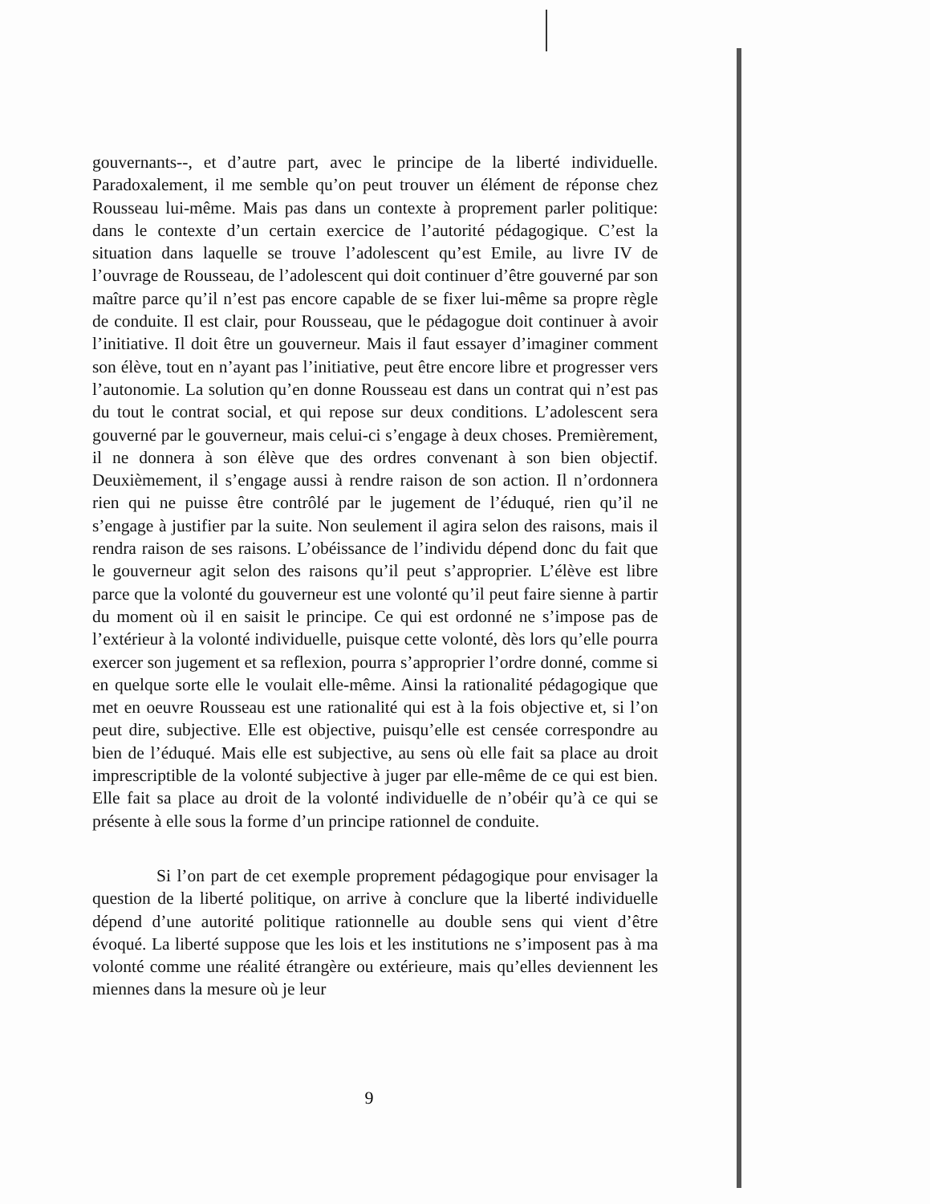gouvernants--, et d’autre part, avec le principe de la liberté individuelle. Paradoxalement, il me semble qu’on peut trouver un élément de réponse chez Rousseau lui-même. Mais pas dans un contexte à proprement parler politique: dans le contexte d’un certain exercice de l’autorité pédagogique. C’est la situation dans laquelle se trouve l’adolescent qu’est Emile, au livre IV de l’ouvrage de Rousseau, de l’adolescent qui doit continuer d’être gouverné par son maître parce qu’il n’est pas encore capable de se fixer lui-même sa propre règle de conduite. Il est clair, pour Rousseau, que le pédagogue doit continuer à avoir l’initiative. Il doit être un gouverneur. Mais il faut essayer d’imaginer comment son élève, tout en n’ayant pas l’initiative, peut être encore libre et progresser vers l’autonomie. La solution qu’en donne Rousseau est dans un contrat qui n’est pas du tout le contrat social, et qui repose sur deux conditions. L’adolescent sera gouverné par le gouverneur, mais celui-ci s’engage à deux choses. Premièrement, il ne donnera à son élève que des ordres convenant à son bien objectif. Deuxièmement, il s’engage aussi à rendre raison de son action. Il n’ordonnera rien qui ne puisse être contrôlé par le jugement de l’éduqué, rien qu’il ne s’engage à justifier par la suite. Non seulement il agira selon des raisons, mais il rendra raison de ses raisons. L’obéissance de l’individu dépend donc du fait que le gouverneur agit selon des raisons qu’il peut s’approprier. L’élève est libre parce que la volonté du gouverneur est une volonté qu’il peut faire sienne à partir du moment où il en saisit le principe. Ce qui est ordonné ne s’impose pas de l’extérieur à la volonté individuelle, puisque cette volonté, dès lors qu’elle pourra exercer son jugement et sa reflexion, pourra s’approprier l’ordre donné, comme si en quelque sorte elle le voulait elle-même. Ainsi la rationalité pédagogique que met en oeuvre Rousseau est une rationalité qui est à la fois objective et, si l’on peut dire, subjective. Elle est objective, puisqu’elle est censée correspondre au bien de l’éduqué. Mais elle est subjective, au sens où elle fait sa place au droit imprescriptible de la volonté subjective à juger par elle-même de ce qui est bien. Elle fait sa place au droit de la volonté individuelle de n’obéir qu’à ce qui se présente à elle sous la forme d’un principe rationnel de conduite.
Si l’on part de cet exemple proprement pédagogique pour envisager la question de la liberté politique, on arrive à conclure que la liberté individuelle dépend d’une autorité politique rationnelle au double sens qui vient d’être évoqué. La liberté suppose que les lois et les institutions ne s’imposent pas à ma volonté comme une réalité étrangère ou extérieure, mais qu’elles deviennent les miennes dans la mesure où je leur
9